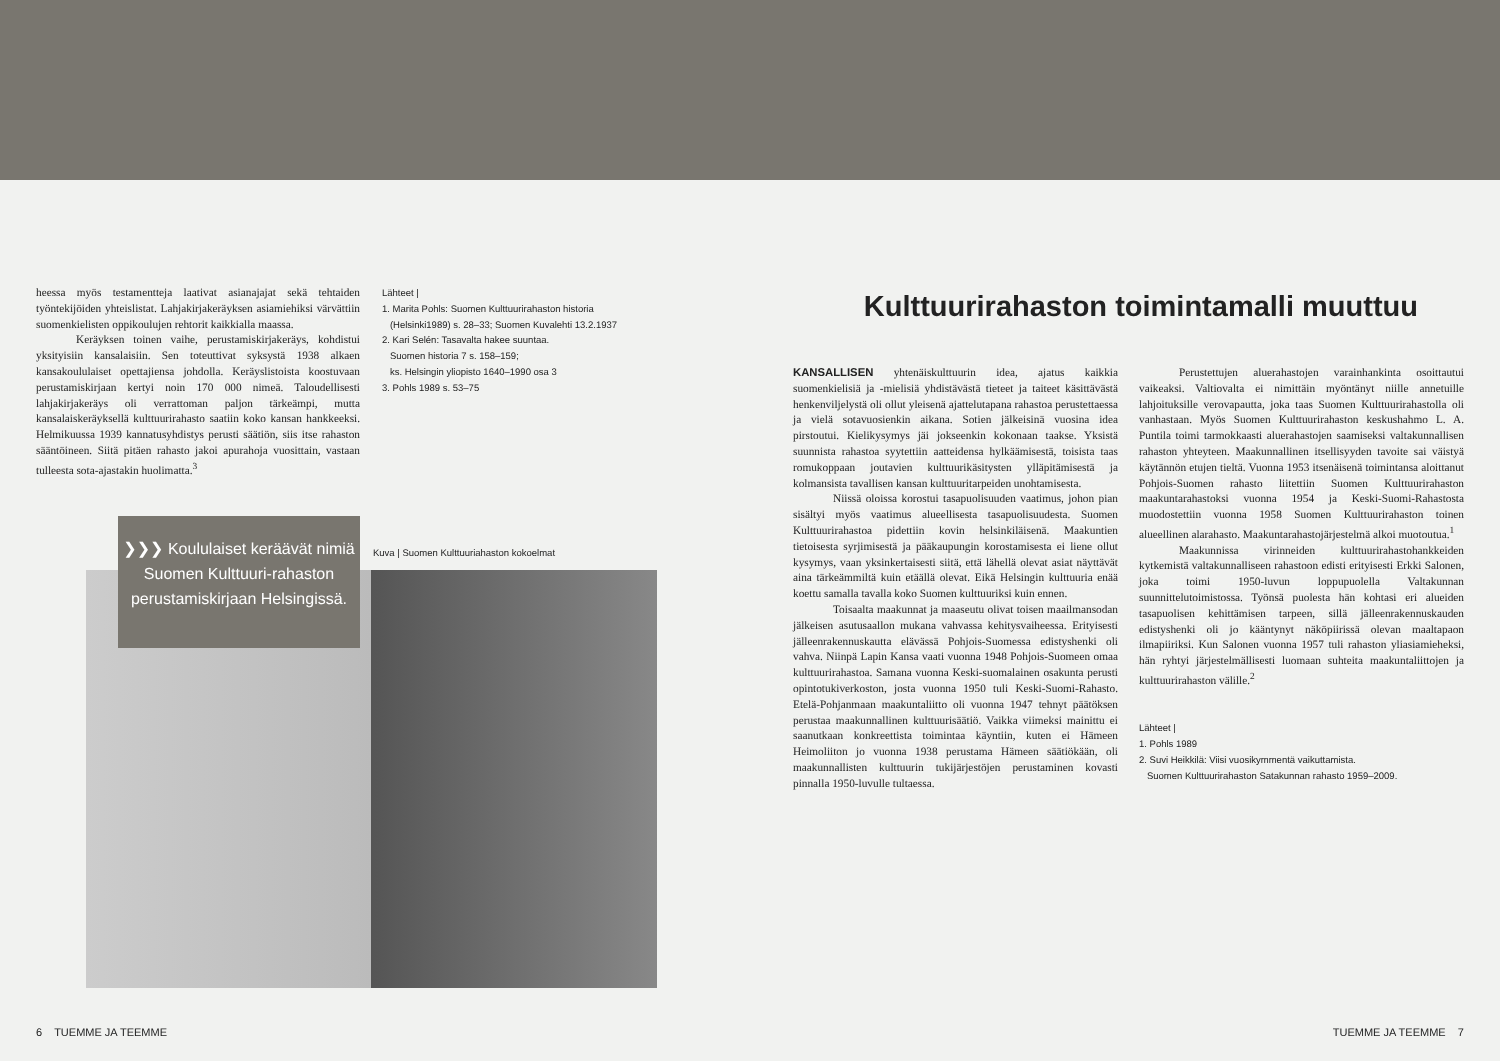heessa myös testamentteja laativat asianajajat sekä tehtaiden työntekijöiden yhteislistat. Lahjakirjakeräyksen asiamiehiksi värvättiin suomenkielisten oppikoulujen rehtorit kaikkialla maassa.
Keräyksen toinen vaihe, perustamiskirjakeräys, kohdistui yksityisiin kansalaisiin. Sen toteuttivat syksystä 1938 alkaen kansakoululaiset opettajiensa johdolla. Keräyslistoista koostuvaan perustamiskirjaan kertyi noin 170 000 nimeä. Taloudellisesti lahjakirjakeräys oli verrattoman paljon tärkeämpi, mutta kansalaiskeräyksellä kulttuurirahasto saatiin koko kansan hankkeeksi. Helmikuussa 1939 kannatusyhdistys perusti säätiön, siis itse rahaston sääntöineen. Siitä pitäen rahasto jakoi apurahoja vuosittain, vastaan tulleesta sota-ajastakin huolimatta.<sup>3</sup>
Lähteet |
1. Marita Pohls: Suomen Kulttuurirahaston historia
(Helsinki1989) s. 28–33; Suomen Kuvalehti 13.2.1937
2. Kari Selén: Tasavalta hakee suuntaa.
Suomen historia 7 s. 158–159;
ks. Helsingin yliopisto 1640–1990 osa 3
3. Pohls 1989 s. 53–75
❯❯❯ Koululaiset keräävät nimiä Suomen Kulttuuri-rahaston perustamiskirjaan Helsingissä.
Kuva | Suomen Kulttuuriahaston kokoelmat
Kulttuurirahaston toimintamalli muuttuu
KANSALLISEN yhtenäiskulttuurin idea, ajatus kaikkia suomenkielisiä ja -mielisiä yhdistävästä tieteet ja taiteet käsittävästä henkenviljelystä oli ollut yleisenä ajattelutapana rahastoa perustettaessa ja vielä sotavuosienkin aikana. Sotien jälkeisinä vuosina idea pirstoutui. Kielikysymys jäi jokseenkin kokonaan taakse. Yksistä suunnista rahastoa syytettiin aatteidensa hylkäämisestä, toisista taas romukoppaan joutavien kulttuurikäsitysten ylläpitämisestä ja kolmansista tavallisen kansan kulttuuritarpeiden unohtamisesta.
Niissä oloissa korostui tasapuolisuuden vaatimus, johon pian sisältyi myös vaatimus alueellisesta tasapuolisuudesta. Suomen Kulttuurirahastoa pidettiin kovin helsinkiläisenä. Maakuntien tietoisesta syrjimisestä ja pääkaupungin korostamisesta ei liene ollut kysymys, vaan yksinkertaisesti siitä, että lähellä olevat asiat näyttävät aina tärkeämmiltä kuin etäällä olevat. Eikä Helsingin kulttuuria enää koettu samalla tavalla koko Suomen kulttuuriksi kuin ennen.
Toisaalta maakunnat ja maaseutu olivat toisen maailmansodan jälkeisen asutusaallon mukana vahvassa kehitysvaiheessa. Erityisesti jälleenrakennuskautta elävässä Pohjois-Suomessa edistyshenki oli vahva. Niinpä Lapin Kansa vaati vuonna 1948 Pohjois-Suomeen omaa kulttuurirahastoa. Samana vuonna Keski-suomalainen osakunta perusti opintotukiverkoston, josta vuonna 1950 tuli Keski-Suomi-Rahasto. Etelä-Pohjanmaan maakuntaliitto oli vuonna 1947 tehnyt päätöksen perustaa maakunnallinen kulttuurisäätiö. Vaikka viimeksi mainittu ei saanutkaan konkreettista toimintaa käyntiin, kuten ei Hämeen Heimoliiton jo vuonna 1938 perustama Hämeen säätiökään, oli maakunnallisten kulttuurin tukijärjestöjen perustaminen kovasti pinnalla 1950-luvulle tultaessa.
Perustettujen aluerahastojen varainhankinta osoittautui vaikeaksi. Valtiovalta ei nimittäin myöntänyt niille annetuille lahjoituksille verovapautta, joka taas Suomen Kulttuurirahastolla oli vanhastaan. Myös Suomen Kulttuurirahaston keskushahmo L. A. Puntila toimi tarmokkaasti aluerahastojen saamiseksi valtakunnallisen rahaston yhteyteen. Maakunnallinen itsellisyyden tavoite sai väistyä käytännön etujen tieltä. Vuonna 1953 itsenäisenä toimintansa aloittanut Pohjois-Suomen rahasto liitettiin Suomen Kulttuurirahaston maakuntarahastoksi vuonna 1954 ja Keski-Suomi-Rahastosta muodostettiin vuonna 1958 Suomen Kulttuurirahaston toinen alueellinen alarahasto. Maakuntarahastojärjestelmä alkoi muotoutua.<sup>1</sup>
Maakunnissa virinneiden kulttuurirahastohankkeiden kytkemistä valtakunnalliseen rahastoon edisti erityisesti Erkki Salonen, joka toimi 1950-luvun loppupuolella Valtakunnan suunnittelutoimistossa. Työnsä puolesta hän kohtasi eri alueiden tasapuolisen kehittämisen tarpeen, sillä jälleenrakennuskauden edistyshenki oli jo kääntynyt näköpiirissä olevan maaltapaon ilmapiiriksi. Kun Salonen vuonna 1957 tuli rahaston yliasiamieheksi, hän ryhtyi järjestelmällisesti luomaan suhteita maakuntaliittojen ja kulttuurirahaston välille.<sup>2</sup>
Lähteet |
1. Pohls 1989
2. Suvi Heikkilä: Viisi vuosikymmentä vaikuttamista.
Suomen Kulttuurirahaston Satakunnan rahasto 1959–2009.
6 TUEMME JA TEEMME TUEMME JA TEEMME 7